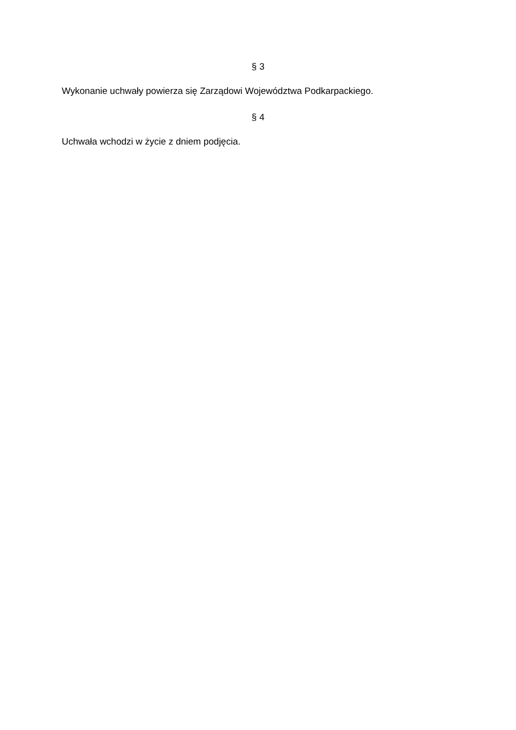§ 3
Wykonanie uchwały powierza się Zarządowi Województwa Podkarpackiego.
§ 4
Uchwała wchodzi w życie z dniem podjęcia.